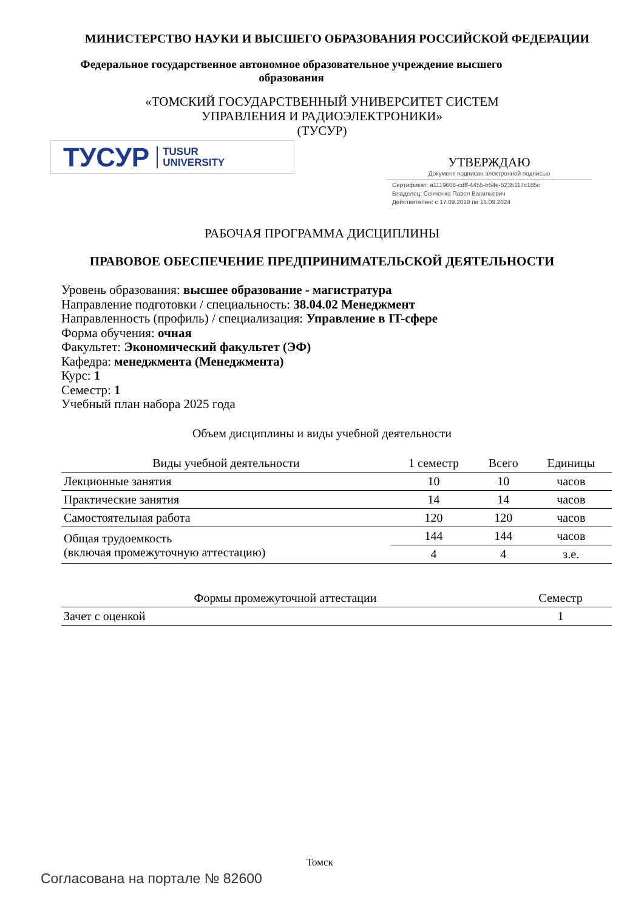МИНИСТЕРСТВО НАУКИ И ВЫСШЕГО ОБРАЗОВАНИЯ РОССИЙСКОЙ ФЕДЕРАЦИИ
Федеральное государственное автономное образовательное учреждение высшего образования
«ТОМСКИЙ ГОСУДАРСТВЕННЫЙ УНИВЕРСИТЕТ СИСТЕМ
УПРАВЛЕНИЯ И РАДИОЭЛЕКТРОНИКИ»
(ТУСУР)
ТУСУР TUSUR
UNIVERSITY
УТВЕРЖДАЮ
Документ подписан электронной подписью
Сертификат: a1119608-cdff-4455-b54e-5235117c185c
Владелец: Сенченко Павел Васильевич
Действителен: с 17.09.2019 по 16.09.2024
РАБОЧАЯ ПРОГРАММА ДИСЦИПЛИНЫ
ПРАВОВОЕ ОБЕСПЕЧЕНИЕ ПРЕДПРИНИМАТЕЛЬСКОЙ ДЕЯТЕЛЬНОСТИ
Уровень образования: высшее образование - магистратура
Направление подготовки / специальность: 38.04.02 Менеджмент
Направленность (профиль) / специализация: Управление в IT-сфере
Форма обучения: очная
Факультет: Экономический факультет (ЭФ)
Кафедра: менеджмента (Менеджмента)
Курс: 1
Семестр: 1
Учебный план набора 2025 года
Объем дисциплины и виды учебной деятельности
| Виды учебной деятельности | 1 семестр | Всего | Единицы |
| --- | --- | --- | --- |
| Лекционные занятия | 10 | 10 | часов |
| Практические занятия | 14 | 14 | часов |
| Самостоятельная работа | 120 | 120 | часов |
| Общая трудоемкость (включая промежуточную аттестацию) | 144 | 144 | часов |
| | 4 | 4 | з.е. |
| Формы промежуточной аттестации | Семестр |
| --- | --- |
| Зачет с оценкой | 1 |
Томск
Согласована на портале № 82600